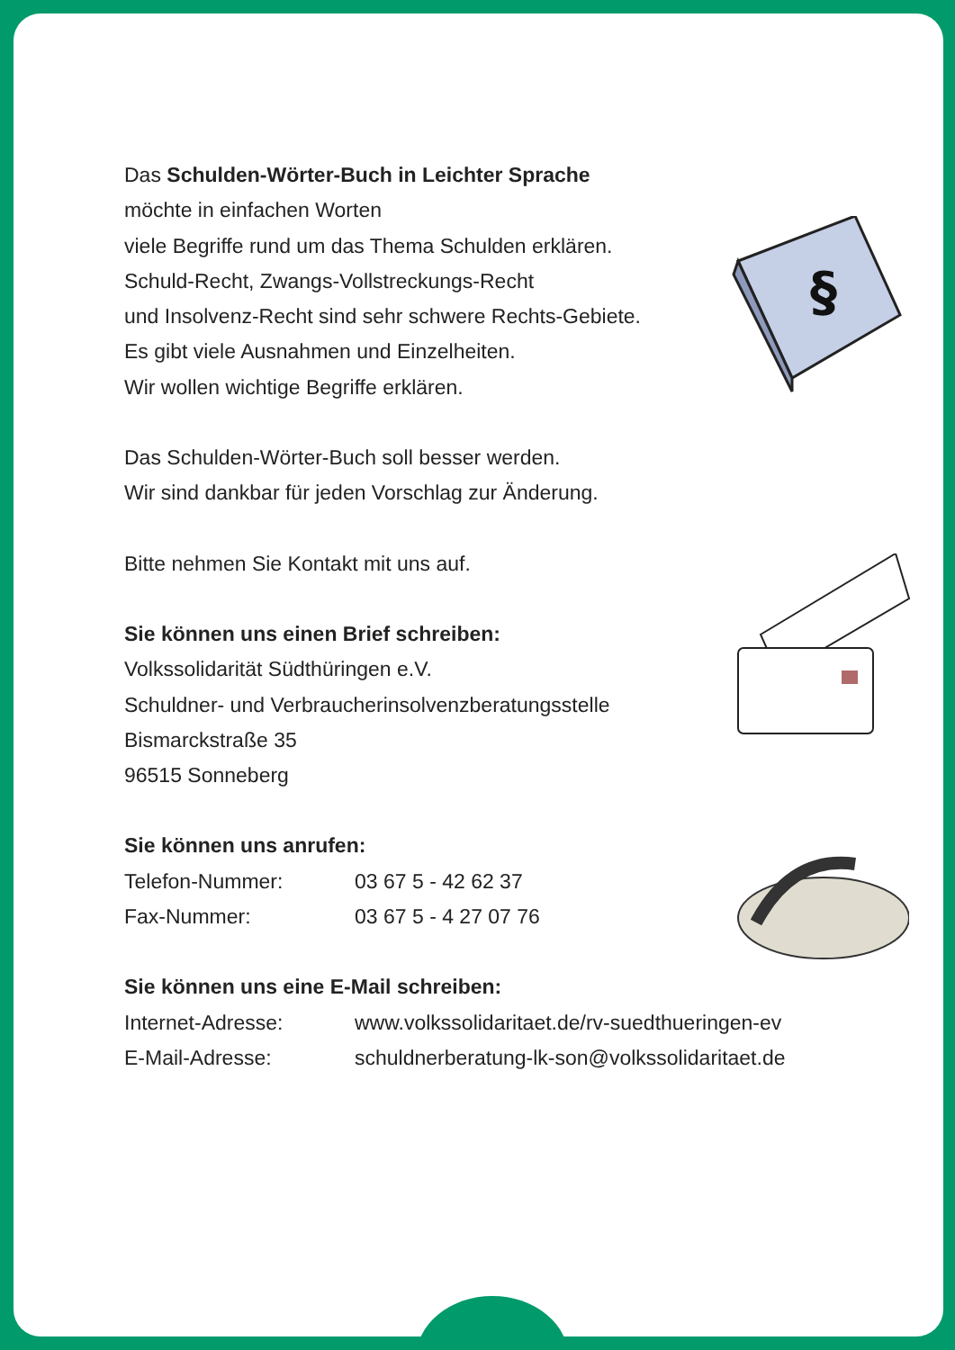Das Schulden-Wörter-Buch in Leichter Sprache
möchte in einfachen Worten
viele Begriffe rund um das Thema Schulden erklären.
Schuld-Recht, Zwangs-Vollstreckungs-Recht
und Insolvenz-Recht sind sehr schwere Rechts-Gebiete.
Es gibt viele Ausnahmen und Einzelheiten.
Wir wollen wichtige Begriffe erklären.
Das Schulden-Wörter-Buch soll besser werden.
Wir sind dankbar für jeden Vorschlag zur Änderung.
Bitte nehmen Sie Kontakt mit uns auf.
Sie können uns einen Brief schreiben:
Volkssolidarität Südthüringen e.V.
Schuldner- und Verbraucherinsolvenzberatungsstelle
Bismarckstraße 35
96515 Sonneberg
Sie können uns anrufen:
Telefon-Nummer: 03 67 5 - 42 62 37
Fax-Nummer: 03 67 5 - 4 27 07 76
Sie können uns eine E-Mail schreiben:
Internet-Adresse: www.volkssolidaritaet.de/rv-suedthueringen-ev
E-Mail-Adresse: schuldnerberatung-lk-son@volkssolidaritaet.de
§